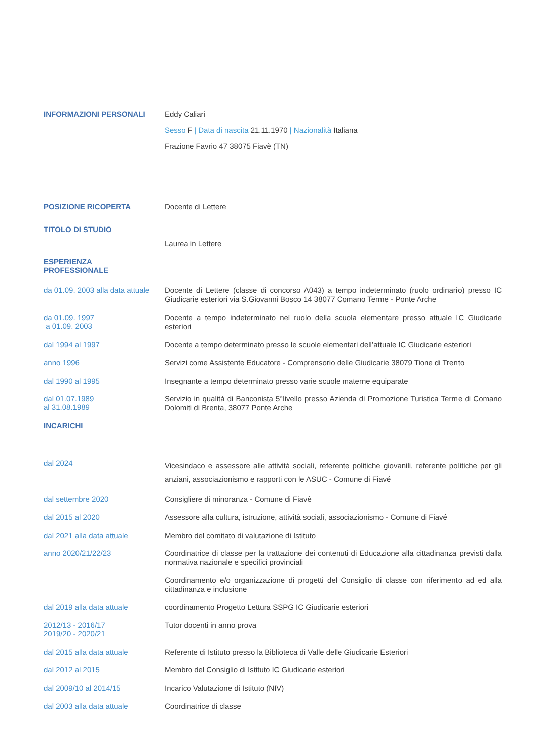INFORMAZIONI PERSONALI
Eddy Caliari
Sesso F | Data di nascita 21.11.1970 | Nazionalità Italiana
Frazione Favrio 47 38075 Fiavè (TN)
POSIZIONE RICOPERTA
Docente di Lettere
TITOLO DI STUDIO
Laurea in Lettere
ESPERIENZA
PROFESSIONALE
da 01.09. 2003 alla data attuale
Docente di Lettere (classe di concorso A043) a tempo indeterminato (ruolo ordinario) presso IC Giudicarie esteriori via S.Giovanni Bosco 14 38077 Comano Terme - Ponte Arche
da 01.09. 1997
a 01.09. 2003
Docente a tempo indeterminato nel ruolo della scuola elementare presso attuale IC Giudicarie esteriori
dal 1994 al 1997
Docente a tempo determinato presso le scuole elementari dell’attuale IC Giudicarie esteriori
anno 1996
Servizi come Assistente Educatore - Comprensorio delle Giudicarie 38079 Tione di Trento
dal 1990 al 1995
Insegnante a tempo determinato presso varie scuole materne equiparate
dal 01.07.1989
al 31.08.1989
Servizio in qualità di Banconista 5°livello presso Azienda di Promozione Turistica Terme di Comano Dolomiti di Brenta, 38077 Ponte Arche
INCARICHI
dal 2024
Vicesindaco e assessore alle attività sociali, referente politiche giovanili, referente politiche per gli anziani, associazionismo e rapporti con le ASUC - Comune di Fiavé
dal settembre 2020
Consigliere di minoranza - Comune di Fiavè
dal 2015 al 2020
Assessore alla cultura, istruzione, attività sociali, associazionismo - Comune di Fiavé
dal 2021 alla data attuale
Membro del comitato di valutazione di Istituto
anno 2020/21/22/23
Coordinatrice di classe per la trattazione dei contenuti di Educazione alla cittadinanza previsti dalla normativa nazionale e specifici provinciali
Coordinamento e/o organizzazione di progetti del Consiglio di classe con riferimento ad ed alla cittadinanza e inclusione
dal 2019 alla data attuale
coordinamento Progetto Lettura SSPG IC Giudicarie esteriori
2012/13 - 2016/17
2019/20 - 2020/21
Tutor docenti in anno prova
dal 2015 alla data attuale
Referente di Istituto presso la Biblioteca di Valle delle Giudicarie Esteriori
dal 2012 al 2015
Membro del Consiglio di Istituto IC Giudicarie esteriori
dal 2009/10 al 2014/15
Incarico Valutazione di Istituto (NIV)
dal 2003 alla data attuale
Coordinatrice di classe